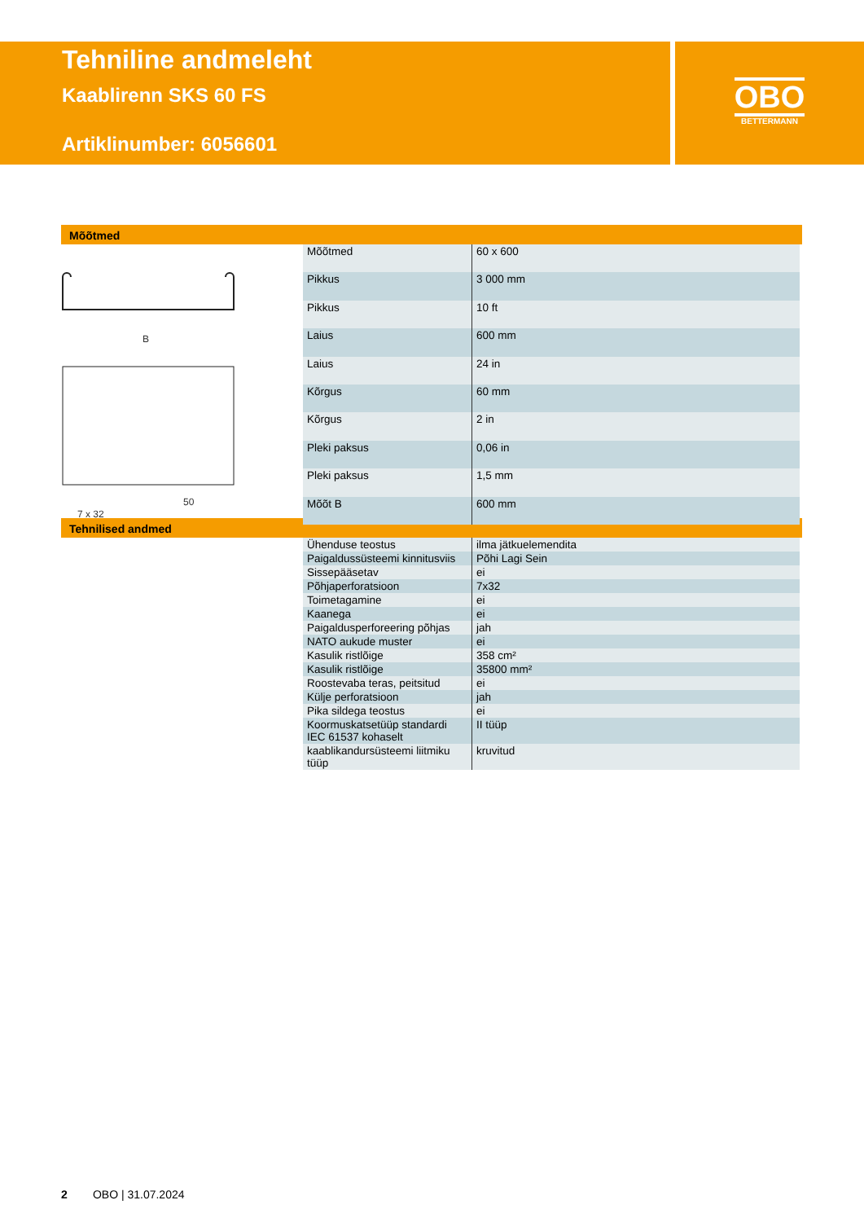Tehniline andmeleht
Kaablirenn SKS 60 FS
Artiklinumber: 6056601
OBO
BETTERMANN
Mõõtmed
B
7 x 32
50
| Mõõtmed | 60 x 600 |
| Pikkus | 3 000 mm |
| Pikkus | 10 ft |
| Laius | 600 mm |
| Laius | 24 in |
| Kõrgus | 60 mm |
| Kõrgus | 2 in |
| Pleki paksus | 0,06 in |
| Pleki paksus | 1,5 mm |
| Mõõt B | 600 mm |
Tehnilised andmed
| Ühenduse teostus | ilma jätkuelemendita |
| Paigaldussüsteemi kinnitusviis | Põhi Lagi Sein |
| Sissepääsetav | ei |
| Põhjaperforatsioon | 7x32 |
| Toimetagamine | ei |
| Kaanega | ei |
| Paigaldusperforeering põhjas | jah |
| NATO aukude muster | ei |
| Kasulik ristlõige | 358 cm² |
| Kasulik ristlõige | 35800 mm² |
| Roostevaba teras, peitsitud | ei |
| Külje perforatsioon | jah |
| Pika sildega teostus | ei |
| Koormuskatsetüüp standardi IEC 61537 kohaselt | II tüüp |
| kaablikandursüsteemi liitmiku tüüp | kruvitud |
2 OBO | 31.07.2024